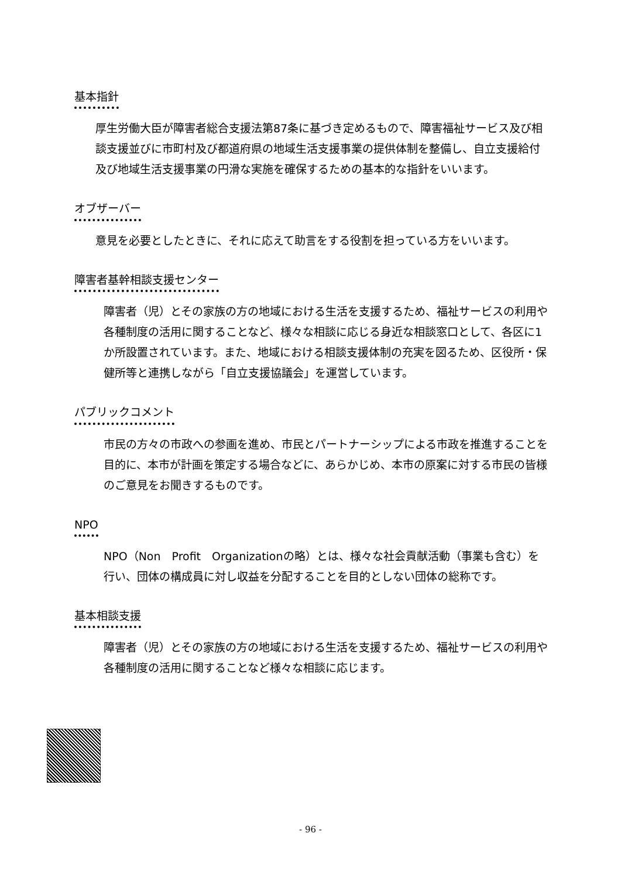基本指針
厚生労働大臣が障害者総合支援法第87条に基づき定めるもので、障害福祉サービス及び相談支援並びに市町村及び都道府県の地域生活支援事業の提供体制を整備し、自立支援給付及び地域生活支援事業の円滑な実施を確保するための基本的な指針をいいます。
オブザーバー
意見を必要としたときに、それに応えて助言をする役割を担っている方をいいます。
障害者基幹相談支援センター
障害者（児）とその家族の方の地域における生活を支援するため、福祉サービスの利用や各種制度の活用に関することなど、様々な相談に応じる身近な相談窓口として、各区に1か所設置されています。また、地域における相談支援体制の充実を図るため、区役所・保健所等と連携しながら「自立支援協議会」を運営しています。
パブリックコメント
市民の方々の市政への参画を進め、市民とパートナーシップによる市政を推進することを目的に、本市が計画を策定する場合などに、あらかじめ、本市の原案に対する市民の皆様のご意見をお聞きするものです。
NPO
NPO（Non　Profit　Organizationの略）とは、様々な社会貢献活動（事業も含む）を行い、団体の構成員に対し収益を分配することを目的としない団体の総称です。
基本相談支援
障害者（児）とその家族の方の地域における生活を支援するため、福祉サービスの利用や各種制度の活用に関することなど様々な相談に応じます。
- 96 -